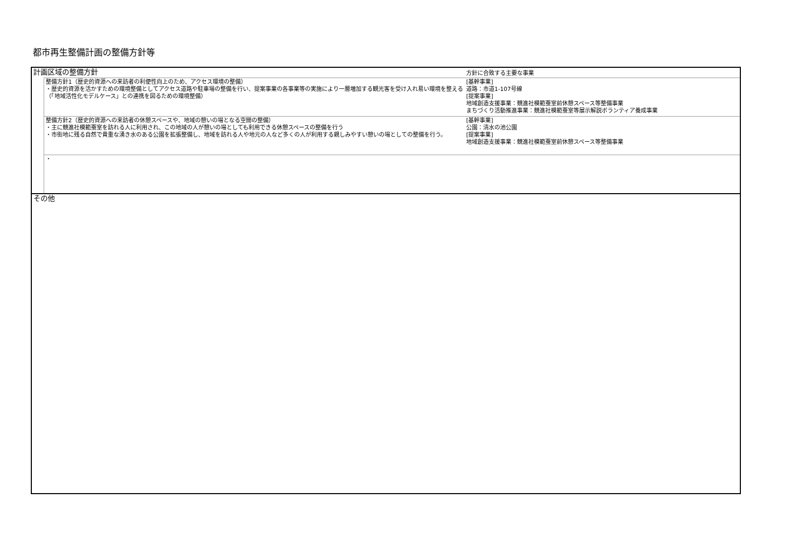都市再生整備計画の整備方針等
| 計画区域の整備方針 | | 方針に合致する主要な事業 |
| | 整備方針1（歴史的資源への来訪者の利便性向上のため、アクセス環境の整備） ・歴史的資源を活かすための環境整備としてアクセス道路や駐車場の整備を行い、提案事業の各事業等の実施により一層増加する観光客を受け入れ易い環境を整える（「地域活性化モデルケース」との連携を図るための環境整備） | [基幹事業] 道路：市道1-107号線 [提案事業] 地域創造支援事業：競進社模範蚕室前休憩スペース等整備事業 まちづくり活動推進事業：競進社模範蚕室等展示解説ボランティア養成事業 |
| | 整備方針2（歴史的資源への来訪者の休憩スペースや、地域の憩いの場となる空間の整備） ・主に競進社模範蚕室を訪れる人に利用され、この地域の人が憩いの場としても利用できる休憩スペースの整備を行う ・市街地に残る自然で貴重な湧き水のある公園を拡張整備し、地域を訪れる人や地元の人など多くの人が利用する親しみやすい憩いの場としての整備を行う。 | [基幹事業] 公園：清水の池公園 [提案事業] 地域創造支援事業：競進社模範蚕室前休憩スペース等整備事業 |
| | ・ | |
| その他 | | |